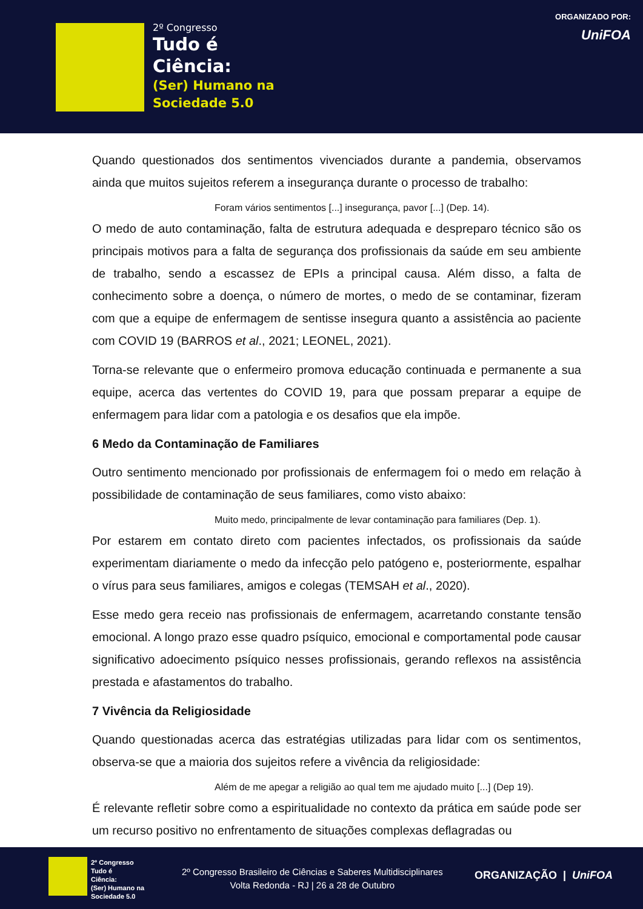2º Congresso
Tudo é
Ciência:
(Ser) Humano na
Sociedade 5.0
ORGANIZADO POR:
UniFOA
Quando questionados dos sentimentos vivenciados durante a pandemia, observamos ainda que muitos sujeitos referem a insegurança durante o processo de trabalho:
Foram vários sentimentos [...] insegurança, pavor [...] (Dep. 14).
O medo de auto contaminação, falta de estrutura adequada e despreparo técnico são os principais motivos para a falta de segurança dos profissionais da saúde em seu ambiente de trabalho, sendo a escassez de EPIs a principal causa. Além disso, a falta de conhecimento sobre a doença, o número de mortes, o medo de se contaminar, fizeram com que a equipe de enfermagem de sentisse insegura quanto a assistência ao paciente com COVID 19 (BARROS et al., 2021; LEONEL, 2021).
Torna-se relevante que o enfermeiro promova educação continuada e permanente a sua equipe, acerca das vertentes do COVID 19, para que possam preparar a equipe de enfermagem para lidar com a patologia e os desafios que ela impõe.
6 Medo da Contaminação de Familiares
Outro sentimento mencionado por profissionais de enfermagem foi o medo em relação à possibilidade de contaminação de seus familiares, como visto abaixo:
Muito medo, principalmente de levar contaminação para familiares (Dep. 1).
Por estarem em contato direto com pacientes infectados, os profissionais da saúde experimentam diariamente o medo da infecção pelo patógeno e, posteriormente, espalhar o vírus para seus familiares, amigos e colegas (TEMSAH et al., 2020).
Esse medo gera receio nas profissionais de enfermagem, acarretando constante tensão emocional. A longo prazo esse quadro psíquico, emocional e comportamental pode causar significativo adoecimento psíquico nesses profissionais, gerando reflexos na assistência prestada e afastamentos do trabalho.
7 Vivência da Religiosidade
Quando questionadas acerca das estratégias utilizadas para lidar com os sentimentos, observa-se que a maioria dos sujeitos refere a vivência da religiosidade:
Além de me apegar a religião ao qual tem me ajudado muito [...] (Dep 19).
É relevante refletir sobre como a espiritualidade no contexto da prática em saúde pode ser um recurso positivo no enfrentamento de situações complexas deflagradas ou
2º Congresso
Tudo é
Ciência:
(Ser) Humano na
Sociedade 5.0
2º Congresso Brasileiro de Ciências e Saberes Multidisciplinares
Volta Redonda - RJ | 26 a 28 de Outubro
ORGANIZAÇÃO | UniFOA